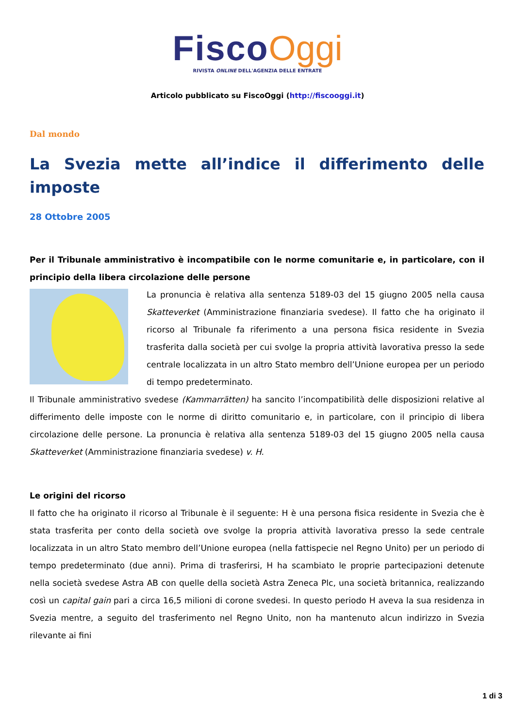Fisco Oggi
RIVISTA ONLINE DELL'AGENZIA DELLE ENTRATE
Articolo pubblicato su FiscoOggi (http://fiscooggi.it)
Dal mondo
La Svezia mette all’indice il differimento delle imposte
28 Ottobre 2005
Per il Tribunale amministrativo è incompatibile con le norme comunitarie e, in particolare, con il principio della libera circolazione delle persone
La pronuncia è relativa alla sentenza 5189-03 del 15 giugno 2005 nella causa Skatteverket (Amministrazione finanziaria svedese). Il fatto che ha originato il ricorso al Tribunale fa riferimento a una persona fisica residente in Svezia trasferita dalla società per cui svolge la propria attività lavorativa presso la sede centrale localizzata in un altro Stato membro dell’Unione europea per un periodo di tempo predeterminato.
Il Tribunale amministrativo svedese (Kammarrätten) ha sancito l’incompatibilità delle disposizioni relative al differimento delle imposte con le norme di diritto comunitario e, in particolare, con il principio di libera circolazione delle persone. La pronuncia è relativa alla sentenza 5189-03 del 15 giugno 2005 nella causa Skatteverket (Amministrazione finanziaria svedese) v. H.
Le origini del ricorso
Il fatto che ha originato il ricorso al Tribunale è il seguente: H è una persona fisica residente in Svezia che è stata trasferita per conto della società ove svolge la propria attività lavorativa presso la sede centrale localizzata in un altro Stato membro dell’Unione europea (nella fattispecie nel Regno Unito) per un periodo di tempo predeterminato (due anni). Prima di trasferirsi, H ha scambiato le proprie partecipazioni detenute nella società svedese Astra AB con quelle della società Astra Zeneca Plc, una società britannica, realizzando così un capital gain pari a circa 16,5 milioni di corone svedesi. In questo periodo H aveva la sua residenza in Svezia mentre, a seguito del trasferimento nel Regno Unito, non ha mantenuto alcun indirizzo in Svezia rilevante ai fini
1 di 3